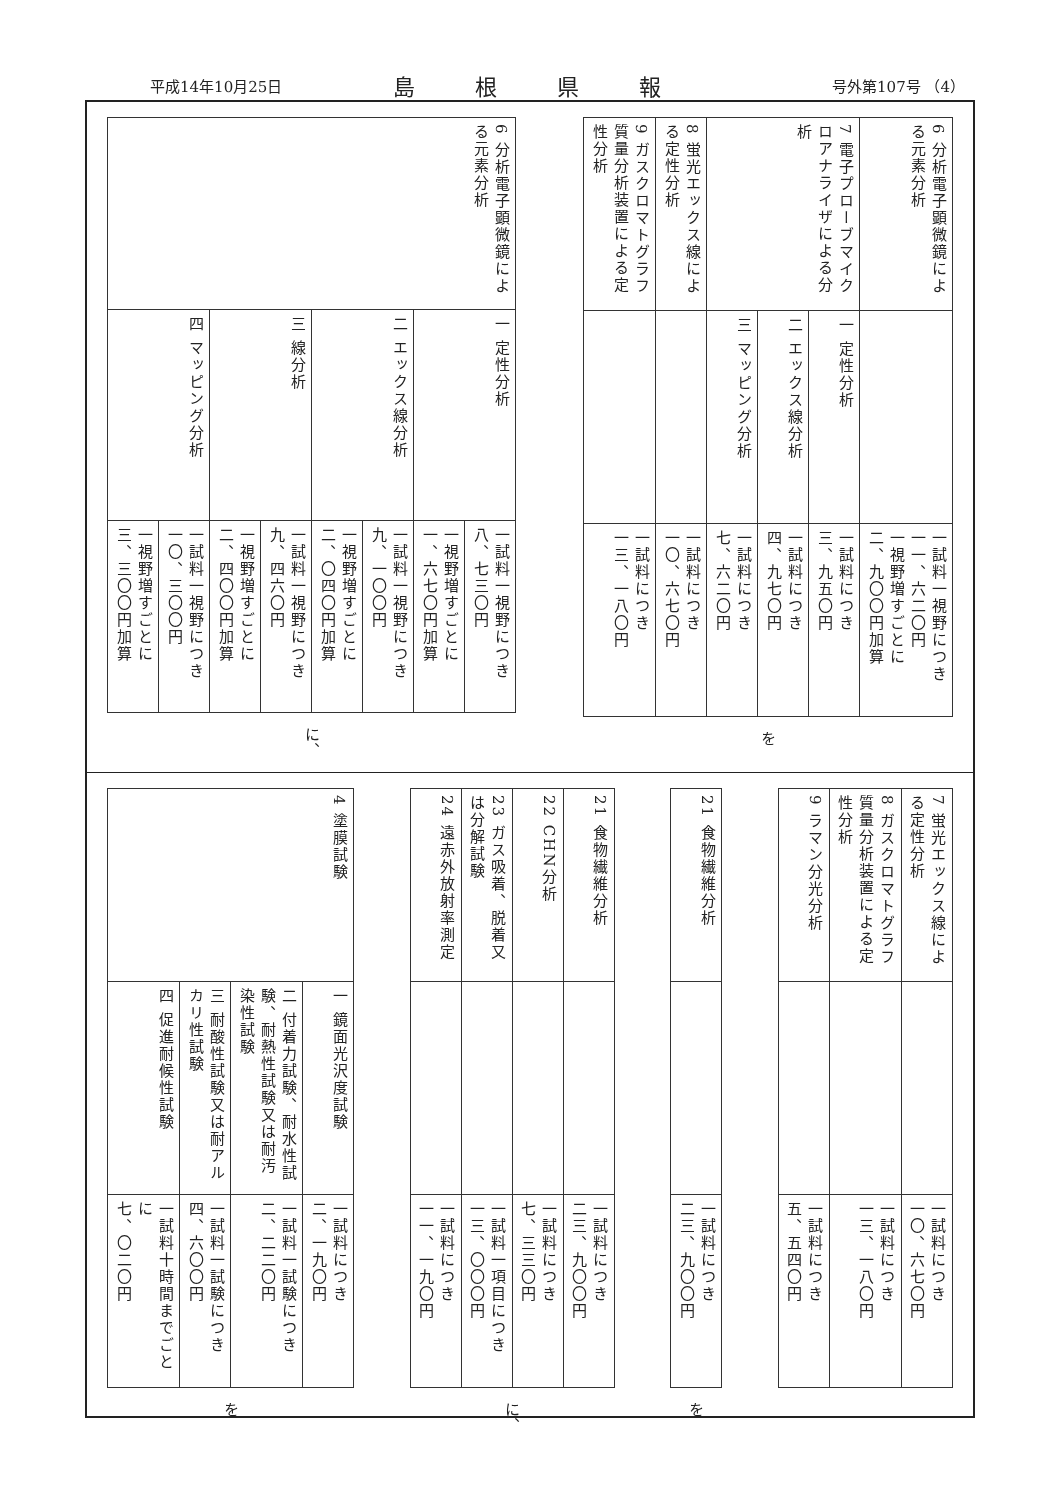平成14年10月25日 島根県報 号外第107号 （4）
| 6 分析電子顕微鏡による元素分析 | | 一試料一視野につき 一一、六二〇円 一視野増すごとに 二、九〇〇円加算 |
| 7 電子プローブマイクロアナライザによる分析 | 一 定性分析 | 一試料につき 三、九五〇円 |
| | 二 エックス線分析 | 一試料につき 四、九七〇円 |
| | 三 マッピング分析 | 一試料につき 七、六二〇円 |
| 8 蛍光エックス線による定性分析 | | 一試料につき 一〇、六七〇円 |
| 9 ガスクロマトグラフ質量分析装置による定性分析 | | 一試料につき 一三、一八〇円 |
を
| 6 分析電子顕微鏡による元素分析 | 一 定性分析 | 一試料一視野につき 八、七三〇円 |
| | | 一視野増すごとに 一、六七〇円加算 |
| | 二 エックス線分析 | 一試料一視野につき 九、一〇〇円 |
| | | 一視野増すごとに 二、〇四〇円加算 |
| | 三 線分析 | 一試料一視野につき 九、四六〇円 |
| | | 一視野増すごとに 二、四〇〇円加算 |
| | 四 マッピング分析 | 一試料一視野につき 一〇、三〇〇円 |
| | | 一視野増すごとに 三、三〇〇円加算 |
に、
| 7 蛍光エックス線による定性分析 | | 一試料につき 一〇、六七〇円 |
| 8 ガスクロマトグラフ質量分析装置による定性分析 | | 一試料につき 一三、一八〇円 |
| 9 ラマン分光分析 | | 一試料につき 五、五四〇円 |
| 21 食物繊維分析 | | 一試料につき 二三、九〇〇円 |
を
| 21 食物繊維分析 | | 一試料につき 二三、九〇〇円 |
| 22 CHN分析 | | 一試料につき 七、三三〇円 |
| 23 ガス吸着、脱着又は分解試験 | | 一試料一項目につき 一三、〇〇〇円 |
| 24 遠赤外放射率測定 | | 一試料につき 一一、一九〇円 |
に、
| 4 塗膜試験 | 一 鏡面光沢度試験 | 一試料につき 二、一九〇円 |
| | 二 付着力試験、耐水性試験、耐熱性試験又は耐汚染性試験 | 一試料一試験につき 二、二二〇円 |
| | 三 耐酸性試験又は耐アルカリ性試験 | 一試料一試験につき 四、六〇〇円 |
| | 四 促進耐候性試験 | 一試料十時間までごとに 七、〇二〇円 |
を